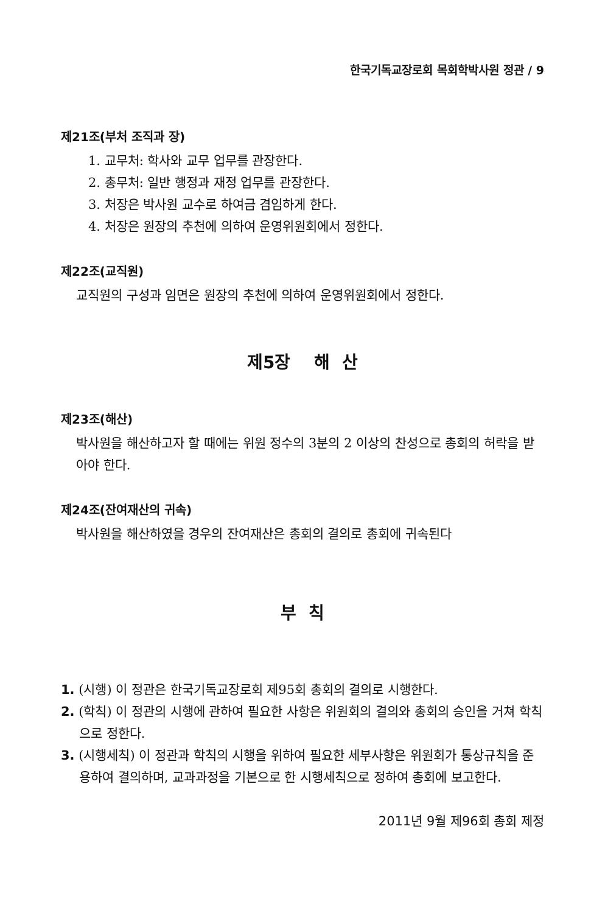한국기독교장로회 목회학박사원 정관 / 9
제21조(부처 조직과 장)
1. 교무처: 학사와 교무 업무를 관장한다.
2. 총무처: 일반 행정과 재정 업무를 관장한다.
3. 처장은 박사원 교수로 하여금 겸임하게 한다.
4. 처장은 원장의 추천에 의하여 운영위원회에서 정한다.
제22조(교직원)
교직원의 구성과 임면은 원장의 추천에 의하여 운영위원회에서 정한다.
제5장 해 산
제23조(해산)
박사원을 해산하고자 할 때에는 위원 정수의 3분의 2 이상의 찬성으로 총회의 허락을 받아야 한다.
제24조(잔여재산의 귀속)
박사원을 해산하였을 경우의 잔여재산은 총회의 결의로 총회에 귀속된다
부 칙
1. (시행) 이 정관은 한국기독교장로회 제95회 총회의 결의로 시행한다.
2. (학칙) 이 정관의 시행에 관하여 필요한 사항은 위원회의 결의와 총회의 승인을 거쳐 학칙으로 정한다.
3. (시행세칙) 이 정관과 학칙의 시행을 위하여 필요한 세부사항은 위원회가 통상규칙을 준용하여 결의하며, 교과과정을 기본으로 한 시행세칙으로 정하여 총회에 보고한다.
2011년 9월 제96회 총회 제정